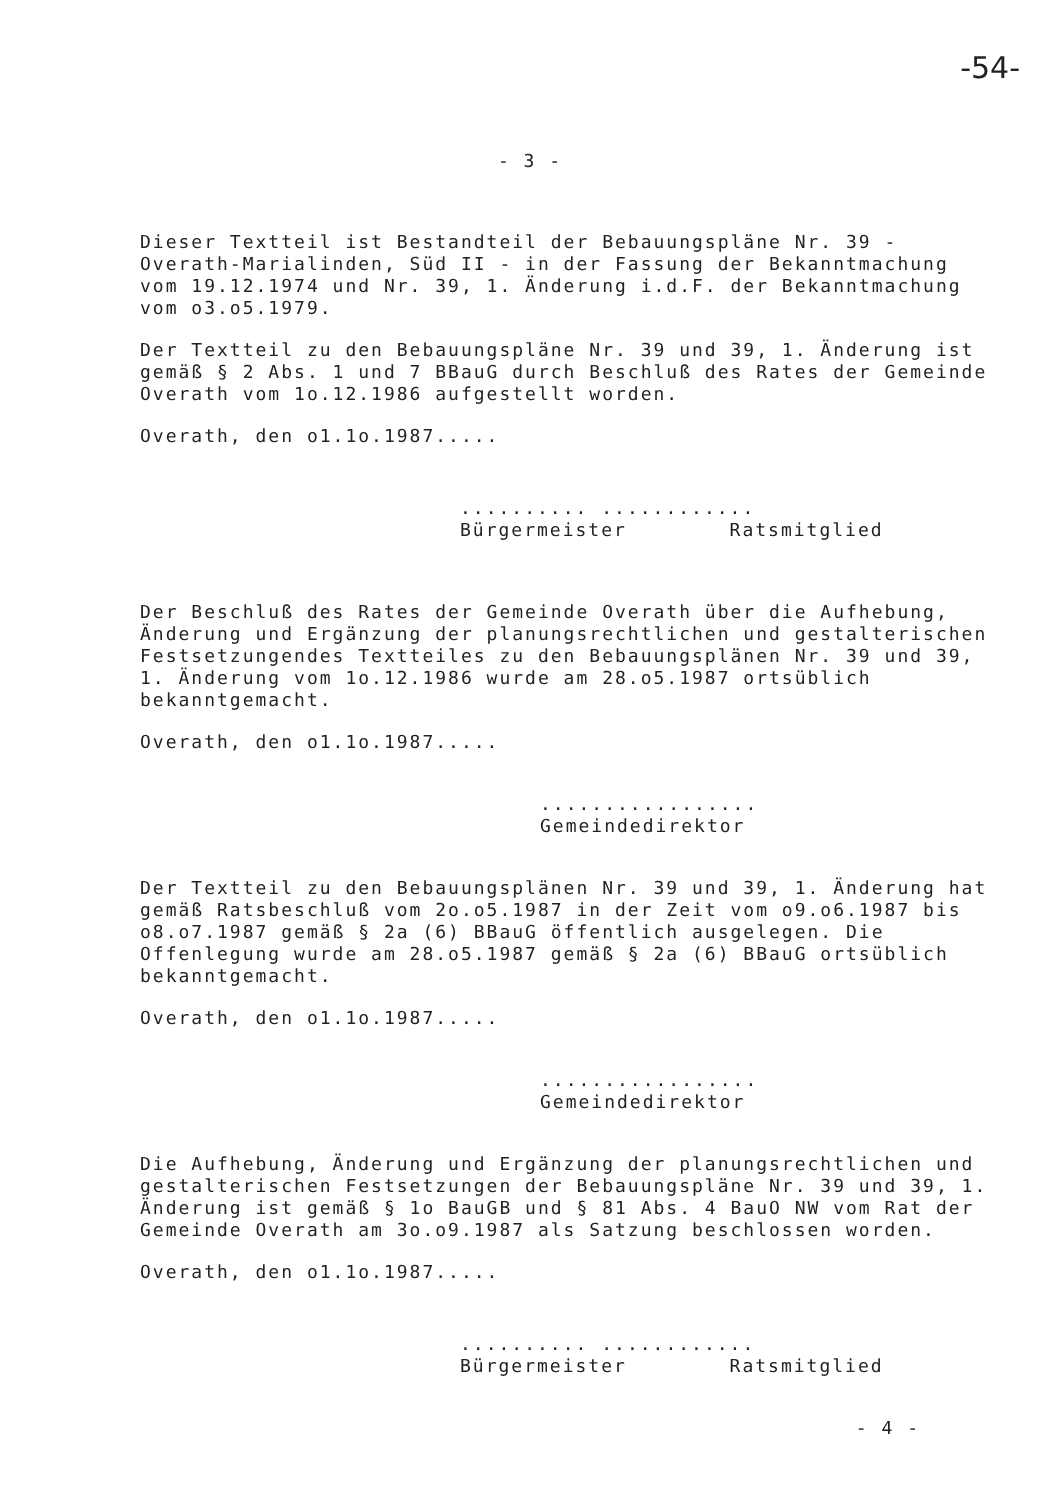-54-
- 3 -
Dieser Textteil ist Bestandteil der Bebauungspläne Nr. 39 - Overath-Marialinden, Süd II - in der Fassung der Bekanntmachung vom 19.12.1974 und Nr. 39, 1. Änderung i.d.F. der Bekanntmachung vom o3.o5.1979.
Der Textteil zu den Bebauungspläne Nr. 39 und 39, 1. Änderung ist gemäß § 2 Abs. 1 und 7 BBauG durch Beschluß des Rates der Gemeinde Overath vom 1o.12.1986 aufgestellt worden.
Overath, den o1.1o.1987.....
.......... ............
Bürgermeister Ratsmitglied
Der Beschluß des Rates der Gemeinde Overath über die Aufhebung, Änderung und Ergänzung der planungsrechtlichen und gestalterischen Festsetzungendes Textteiles zu den Bebauungsplänen Nr. 39 und 39, 1. Änderung vom 1o.12.1986 wurde am 28.o5.1987 ortsüblich bekanntgemacht.
Overath, den o1.1o.1987.....
.................
Gemeindedirektor
Der Textteil zu den Bebauungsplänen Nr. 39 und 39, 1. Änderung hat gemäß Ratsbeschluß vom 2o.o5.1987 in der Zeit vom o9.o6.1987 bis o8.o7.1987 gemäß § 2a (6) BBauG öffentlich ausgelegen. Die Offenlegung wurde am 28.o5.1987 gemäß § 2a (6) BBauG ortsüblich bekanntgemacht.
Overath, den o1.1o.1987.....
.................
Gemeindedirektor
Die Aufhebung, Änderung und Ergänzung der planungsrechtlichen und gestalterischen Festsetzungen der Bebauungspläne Nr. 39 und 39, 1. Änderung ist gemäß § 1o BauGB und § 81 Abs. 4 BauO NW vom Rat der Gemeinde Overath am 3o.o9.1987 als Satzung beschlossen worden.
Overath, den o1.1o.1987.....
.......... ............
Bürgermeister Ratsmitglied
- 4 -